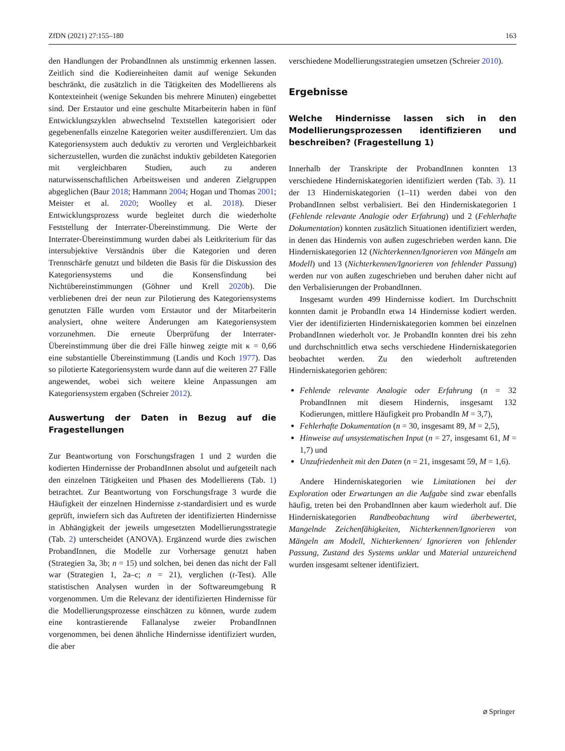ZfDN (2021) 27:155–180 163
den Handlungen der ProbandInnen als unstimmig erkennen lassen. Zeitlich sind die Kodiereinheiten damit auf wenige Sekunden beschränkt, die zusätzlich in die Tätigkeiten des Modellierens als Kontexteinheit (wenige Sekunden bis mehrere Minuten) eingebettet sind. Der Erstautor und eine geschulte Mitarbeiterin haben in fünf Entwicklungszyklen abwechselnd Textstellen kategorisiert oder gegebenenfalls einzelne Kategorien weiter ausdifferenziert. Um das Kategoriensystem auch deduktiv zu verorten und Vergleichbarkeit sicherzustellen, wurden die zunächst induktiv gebildeten Kategorien mit vergleichbaren Studien, auch zu anderen naturwissenschaftlichen Arbeitsweisen und anderen Zielgruppen abgeglichen (Baur 2018; Hammann 2004; Hogan und Thomas 2001; Meister et al. 2020; Woolley et al. 2018). Dieser Entwicklungsprozess wurde begleitet durch die wiederholte Feststellung der Interrater-Übereinstimmung. Die Werte der Interrater-Übereinstimmung wurden dabei als Leitkriterium für das intersubjektive Verständnis über die Kategorien und deren Trennschärfe genutzt und bildeten die Basis für die Diskussion des Kategoriensystems und die Konsensfindung bei Nichtübereinstimmungen (Göhner und Krell 2020b). Die verbliebenen drei der neun zur Pilotierung des Kategoriensystems genutzten Fälle wurden vom Erstautor und der Mitarbeiterin analysiert, ohne weitere Änderungen am Kategoriensystem vorzunehmen. Die erneute Überprüfung der Interrater-Übereinstimmung über die drei Fälle hinweg zeigte mit κ = 0,66 eine substantielle Übereinstimmung (Landis und Koch 1977). Das so pilotierte Kategoriensystem wurde dann auf die weiteren 27 Fälle angewendet, wobei sich weitere kleine Anpassungen am Kategoriensystem ergaben (Schreier 2012).
Auswertung der Daten in Bezug auf die Fragestellungen
Zur Beantwortung von Forschungsfragen 1 und 2 wurden die kodierten Hindernisse der ProbandInnen absolut und aufgeteilt nach den einzelnen Tätigkeiten und Phasen des Modellierens (Tab. 1) betrachtet. Zur Beantwortung von Forschungsfrage 3 wurde die Häufigkeit der einzelnen Hindernisse z-standardisiert und es wurde geprüft, inwiefern sich das Auftreten der identifizierten Hindernisse in Abhängigkeit der jeweils umgesetzten Modellierungsstrategie (Tab. 2) unterscheidet (ANOVA). Ergänzend wurde dies zwischen ProbandInnen, die Modelle zur Vorhersage genutzt haben (Strategien 3a, 3b; n = 15) und solchen, bei denen das nicht der Fall war (Strategien 1, 2a–c; n = 21), verglichen (t-Test). Alle statistischen Analysen wurden in der Softwareumgebung R vorgenommen. Um die Relevanz der identifizierten Hindernisse für die Modellierungsprozesse einschätzen zu können, wurde zudem eine kontrastierende Fallanalyse zweier ProbandInnen vorgenommen, bei denen ähnliche Hindernisse identifiziert wurden, die aber
verschiedene Modellierungsstrategien umsetzen (Schreier 2010).
Ergebnisse
Welche Hindernisse lassen sich in den Modellierungsprozessen identifizieren und beschreiben? (Fragestellung 1)
Innerhalb der Transkripte der ProbandInnen konnten 13 verschiedene Hinderniskategorien identifiziert werden (Tab. 3). 11 der 13 Hinderniskategorien (1–11) werden dabei von den ProbandInnen selbst verbalisiert. Bei den Hinderniskategorien 1 (Fehlende relevante Analogie oder Erfahrung) und 2 (Fehlerhafte Dokumentation) konnten zusätzlich Situationen identifiziert werden, in denen das Hindernis von außen zugeschrieben werden kann. Die Hinderniskategorien 12 (Nichterkennen/Ignorieren von Mängeln am Modell) und 13 (Nichterkennen/Ignorieren von fehlender Passung) werden nur von außen zugeschrieben und beruhen daher nicht auf den Verbalisierungen der ProbandInnen.
Insgesamt wurden 499 Hindernisse kodiert. Im Durchschnitt konnten damit je ProbandIn etwa 14 Hindernisse kodiert werden. Vier der identifizierten Hinderniskategorien kommen bei einzelnen ProbandInnen wiederholt vor. Je ProbandIn konnten drei bis zehn und durchschnittlich etwa sechs verschiedene Hinderniskategorien beobachtet werden. Zu den wiederholt auftretenden Hinderniskategorien gehören:
Fehlende relevante Analogie oder Erfahrung (n = 32 ProbandInnen mit diesem Hindernis, insgesamt 132 Kodierungen, mittlere Häufigkeit pro ProbandIn M = 3,7),
Fehlerhafte Dokumentation (n = 30, insgesamt 89, M = 2,5),
Hinweise auf unsystematischen Input (n = 27, insgesamt 61, M = 1,7) und
Unzufriedenheit mit den Daten (n = 21, insgesamt 59, M = 1,6).
Andere Hinderniskategorien wie Limitationen bei der Exploration oder Erwartungen an die Aufgabe sind zwar ebenfalls häufig, treten bei den ProbandInnen aber kaum wiederholt auf. Die Hinderniskategorien Randbeobachtung wird überbewertet, Mangelnde Zeichenfähigkeiten, Nichterkennen/Ignorieren von Mängeln am Modell, Nichterkennen/ Ignorieren von fehlender Passung, Zustand des Systems unklar und Material unzureichend wurden insgesamt seltener identifiziert.
⌀ Springer